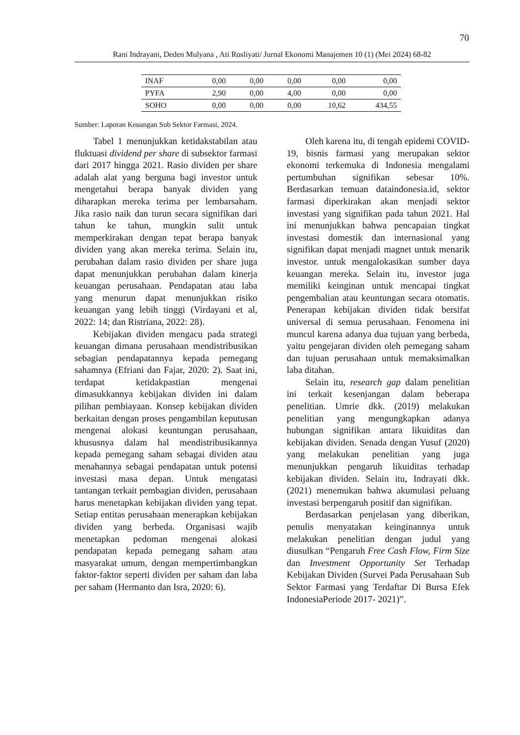70
Rani Indrayani, Deden Mulyana , Ati Rosliyati/ Jurnal Ekonomi Manajemen 10 (1) (Mei 2024) 68-82
| INAF | 0,00 | 0,00 | 0,00 | 0,00 | 0,00 |
| PYFA | 2,90 | 0,00 | 4,00 | 0,00 | 0,00 |
| SOHO | 0,00 | 0,00 | 0,00 | 10,62 | 434,55 |
Sumber: Laporan Keuangan Sub Sektor Farmasi, 2024.
Tabel 1 menunjukkan ketidakstabilan atau fluktuasi dividend per share di subsektor farmasi dari 2017 hingga 2021. Rasio dividen per share adalah alat yang berguna bagi investor untuk mengetahui berapa banyak dividen yang diharapkan mereka terima per lembarsaham. Jika rasio naik dan turun secara signifikan dari tahun ke tahun, mungkin sulit untuk memperkirakan dengan tepat berapa banyak dividen yang akan mereka terima. Selain itu, perubahan dalam rasio dividen per share juga dapat menunjukkan perubahan dalam kinerja keuangan perusahaan. Pendapatan atau laba yang menurun dapat menunjukkan risiko keuangan yang lebih tinggi (Virdayani et al, 2022: 14; dan Ristriana, 2022: 28).
Kebijakan dividen mengacu pada strategi keuangan dimana perusahaan mendistribusikan sebagian pendapatannya kepada pemegang sahamnya (Efriani dan Fajar, 2020: 2). Saat ini, terdapat ketidakpastian mengenai dimasukkannya kebijakan dividen ini dalam pilihan pembiayaan. Konsep kebijakan dividen berkaitan dengan proses pengambilan keputusan mengenai alokasi keuntungan perusahaan, khususnya dalam hal mendistribusikannya kepada pemegang saham sebagai dividen atau menahannya sebagai pendapatan untuk potensi investasi masa depan. Untuk mengatasi tantangan terkait pembagian dividen, perusahaan harus menetapkan kebijakan dividen yang tepat. Setiap entitas perusahaan menerapkan kebijakan dividen yang berbeda. Organisasi wajib menetapkan pedoman mengenai alokasi pendapatan kepada pemegang saham atau masyarakat umum, dengan mempertimbangkan faktor-faktor seperti dividen per saham dan laba per saham (Hermanto dan Isra, 2020: 6).
Oleh karena itu, di tengah epidemi COVID-19, bisnis farmasi yang merupakan sektor ekonomi terkemuka di Indonesia mengalami pertumbuhan signifikan sebesar 10%. Berdasarkan temuan dataindonesia.id, sektor farmasi diperkirakan akan menjadi sektor investasi yang signifikan pada tahun 2021. Hal ini menunjukkan bahwa pencapaian tingkat investasi domestik dan internasional yang signifikan dapat menjadi magnet untuk menarik investor. untuk mengalokasikan sumber daya keuangan mereka. Selain itu, investor juga memiliki keinginan untuk mencapai tingkat pengembalian atau keuntungan secara otomatis. Penerapan kebijakan dividen tidak bersifat universal di semua perusahaan. Fenomena ini muncul karena adanya dua tujuan yang berbeda, yaitu pengejaran dividen oleh pemegang saham dan tujuan perusahaan untuk memaksimalkan laba ditahan.
Selain itu, research gap dalam penelitian ini terkait kesenjangan dalam beberapa penelitian. Umrie dkk. (2019) melakukan penelitian yang mengungkapkan adanya hubungan signifikan antara likuiditas dan kebijakan dividen. Senada dengan Yusuf (2020) yang melakukan penelitian yang juga menunjukkan pengaruh likuiditas terhadap kebijakan dividen. Selain itu, Indrayati dkk. (2021) menemukan bahwa akumulasi peluang investasi berpengaruh positif dan signifikan.
Berdasarkan penjelasan yang diberikan, penulis menyatakan keinginannya untuk melakukan penelitian dengan judul yang diusulkan “Pengaruh Free Cash Flow, Firm Size dan Investment Opportunity Set Terhadap Kebijakan Dividen (Survei Pada Perusahaan Sub Sektor Farmasi yang Terdaftar Di Bursa Efek IndonesiaPeriode 2017- 2021)”.